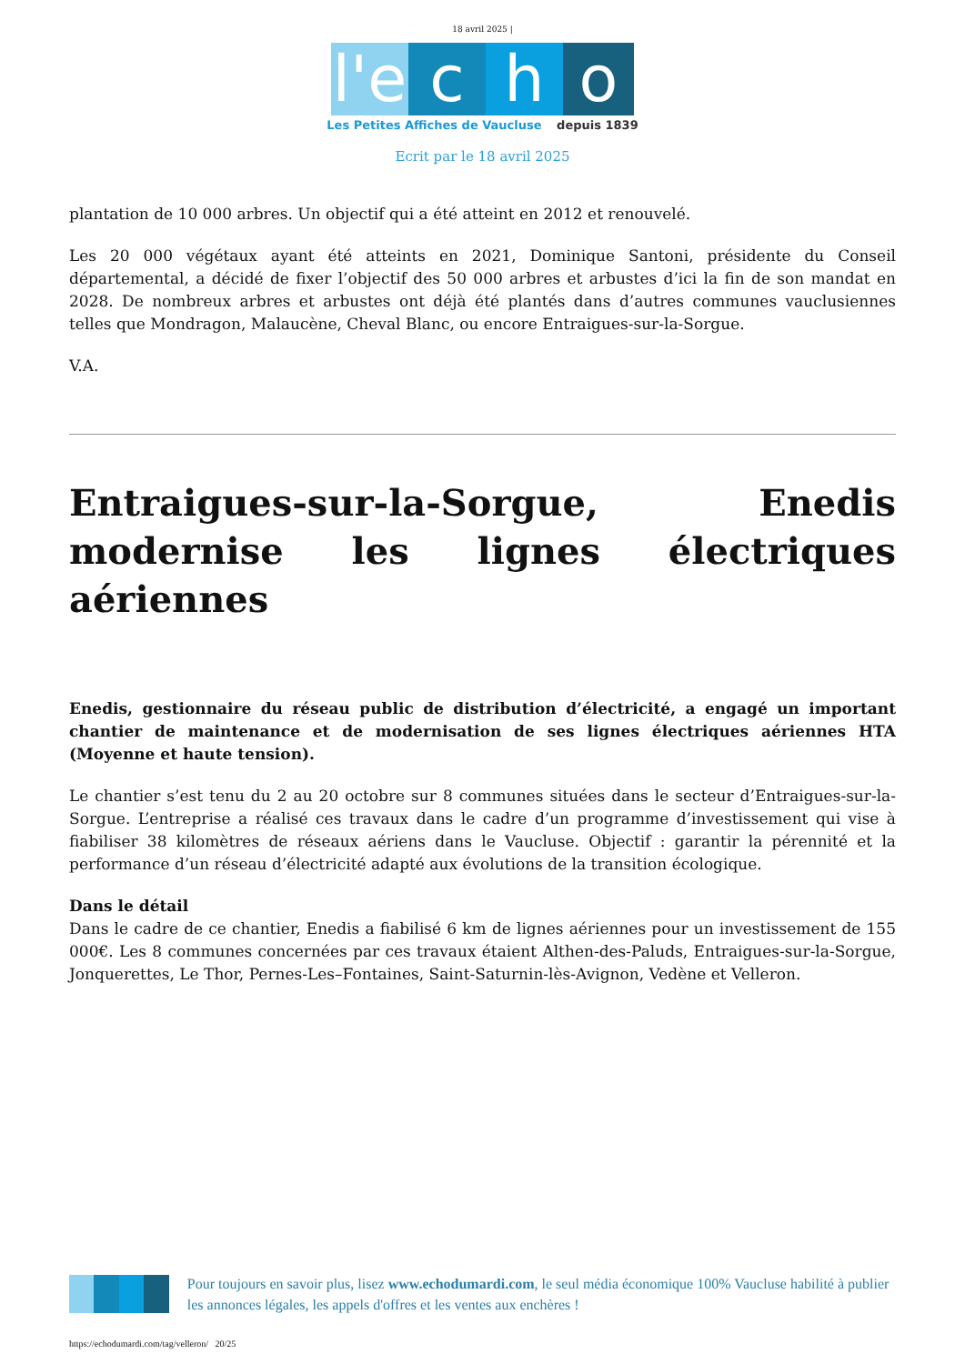18 avril 2025 |
l'e
c h o
Les Petites Affiches de Vaucluse depuis 1839
Ecrit par le 18 avril 2025
plantation de 10 000 arbres. Un objectif qui a été atteint en 2012 et renouvelé.
Les 20 000 végétaux ayant été atteints en 2021, Dominique Santoni, présidente du Conseil départemental, a décidé de fixer l’objectif des 50 000 arbres et arbustes d’ici la fin de son mandat en 2028. De nombreux arbres et arbustes ont déjà été plantés dans d’autres communes vauclusiennes telles que Mondragon, Malaucène, Cheval Blanc, ou encore Entraigues-sur-la-Sorgue.
V.A.
Entraigues-sur-la-Sorgue, Enedis modernise les lignes électriques aériennes
Enedis, gestionnaire du réseau public de distribution d’électricité, a engagé un important chantier de maintenance et de modernisation de ses lignes électriques aériennes HTA (Moyenne et haute tension).
Le chantier s’est tenu du 2 au 20 octobre sur 8 communes situées dans le secteur d’Entraigues-sur-la-Sorgue. L’entreprise a réalisé ces travaux dans le cadre d’un programme d’investissement qui vise à fiabiliser 38 kilomètres de réseaux aériens dans le Vaucluse. Objectif : garantir la pérennité et la performance d’un réseau d’électricité adapté aux évolutions de la transition écologique.
Dans le détail
Dans le cadre de ce chantier, Enedis a fiabilisé 6 km de lignes aériennes pour un investissement de 155 000€. Les 8 communes concernées par ces travaux étaient Althen-des-Paluds, Entraigues-sur-la-Sorgue, Jonquerettes, Le Thor, Pernes-Les–Fontaines, Saint-Saturnin-lès-Avignon, Vedène et Velleron.
Pour toujours en savoir plus, lisez www.echodumardi.com, le seul média économique 100% Vaucluse habilité à publier les annonces légales, les appels d'offres et les ventes aux enchères !
https://echodumardi.com/tag/velleron/ 20/25